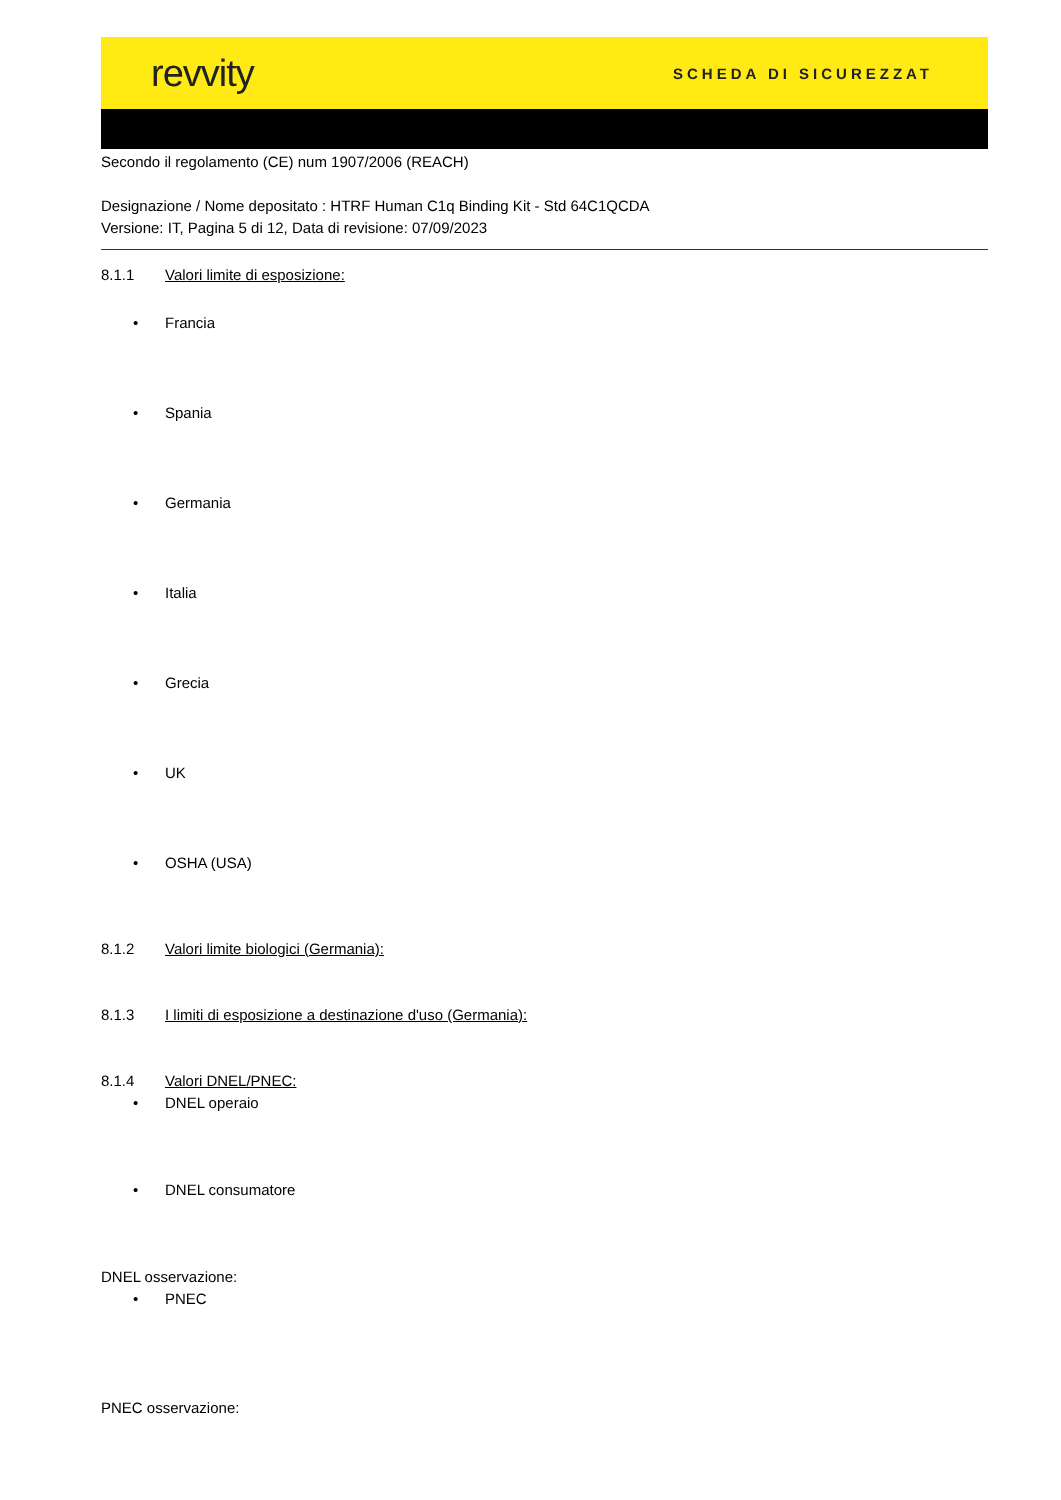revvity
SCHEDA DI SICUREZZAT
Secondo il regolamento (CE) num 1907/2006 (REACH)
Designazione / Nome depositato : HTRF Human C1q Binding Kit - Std 64C1QCDA
Versione: IT, Pagina 5 di 12, Data di revisione: 07/09/2023
8.1.1 Valori limite di esposizione:
• Francia
• Spania
• Germania
• Italia
• Grecia
• UK
• OSHA (USA)
8.1.2 Valori limite biologici (Germania):
8.1.3 I limiti di esposizione a destinazione d'uso (Germania):
8.1.4 Valori DNEL/PNEC:
• DNEL operaio
• DNEL consumatore
DNEL osservazione:
• PNEC
PNEC osservazione: